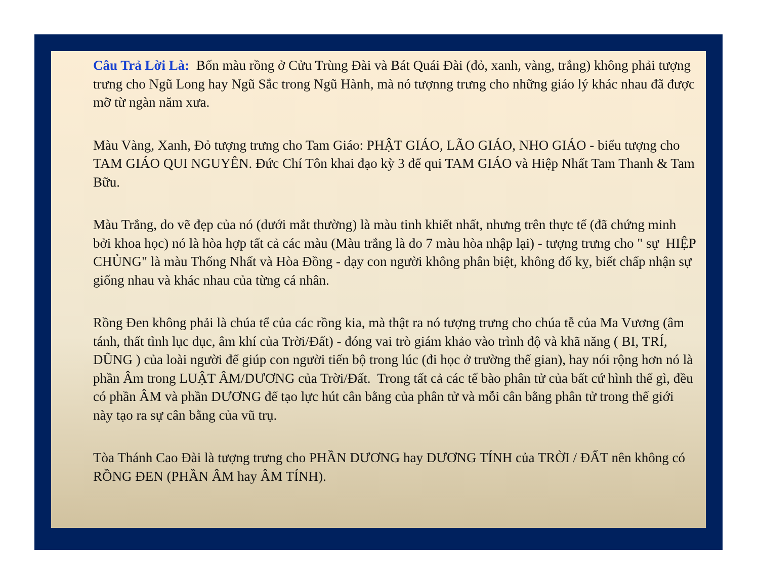Câu Trả Lời Là: Bốn màu rồng ở Cửu Trùng Đài và Bát Quái Đài (đỏ, xanh, vàng, trắng) không phải tượng trưng cho Ngũ Long hay Ngũ Sắc trong Ngũ Hành, mà nó tượnng trưng cho những giáo lý khác nhau đã được mỡ từ ngàn năm xưa.
Màu Vàng, Xanh, Đỏ tượng trưng cho Tam Giáo: PHẬT GIÁO, LÃO GIÁO, NHO GIÁO - biểu tượng cho TAM GIÁO QUI NGUYÊN. Đức Chí Tôn khai đạo kỳ 3 để qui TAM GIÁO và Hiệp Nhất Tam Thanh & Tam Bữu.
Màu Trắng, do vẽ đẹp của nó (dưới mắt thường) là màu tinh khiết nhất, nhưng trên thực tế (đã chứng minh bởi khoa học) nó là hòa hợp tất cả các màu (Màu trắng là do 7 màu hòa nhập lại) - tượng trưng cho " sự HIỆP CHỦNG" là màu Thống Nhất và Hòa Đồng - dạy con người không phân biệt, không đố kỵ, biết chấp nhận sự giống nhau và khác nhau của từng cá nhân.
Rồng Đen không phải là chúa tể của các rồng kia, mà thật ra nó tượng trưng cho chúa tễ của Ma Vương (âm tánh, thất tình lục dục, âm khí của Trời/Đất) - đóng vai trò giám khảo vào trình độ và khã năng ( BI, TRÍ, DŨNG ) của loài người để giúp con người tiến bộ trong lúc (đi học ở trường thế gian), hay nói rộng hơn nó là phần Âm trong LUẬT ÂM/DƯƠNG của Trời/Đất. Trong tất cả các tế bào phân tử của bất cứ hình thể gì, đều có phần ÂM và phần DƯƠNG để tạo lực hút cân bằng của phân tử và mỗi cân bằng phân tử trong thế giới này tạo ra sự cân bằng của vũ trụ.
Tòa Thánh Cao Đài là tượng trưng cho PHẦN DƯƠNG hay DƯƠNG TÍNH của TRỜI / ĐẤT nên không có RỒNG ĐEN (PHẦN ÂM hay ÂM TÍNH).